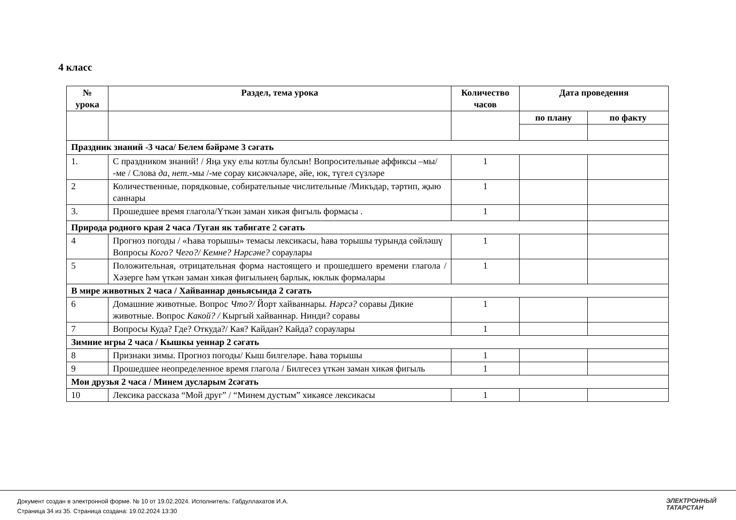4 класс
| № урока | Раздел, тема урока | Количество часов | Дата проведения | |
| --- | --- | --- | --- | --- |
| | | | по плану | по факту |
| Праздник знаний -3 часа/ Белем бәйрәме 3 сәгать | | | | |
| 1. | С праздником знаний! / Яңа уку елы котлы булсын! Вопросительные аффиксы –мы/ -ме / Слова да, нет. -мы /-ме сорау кисәкчәләре, әйе, юк, түгел сүзләре | 1 | | |
| 2 | Количественные, порядковые, собирательные числительные /Микъдар, тәртип, җыю саннары | 1 | | |
| 3. | Прошедшее время глагола/Үткән заман хикәя фигыль формасы . | 1 | | |
| Природа родного края 2 часа /Туган як табигате 2 сәгать | | | | |
| 4 | Прогноз погоды / «Һава торышы» темасы лексикасы, һава торышы турында сөйләшү Вопросы Кого? Чего?/ Кемне? Нәрсәне? сораулары | 1 | | |
| 5 | Положительная, отрицательная форма настоящего и прошедшего времени глагола / Хәзерге һәм үткән заман хикәя фигыльнең барлык, юклык формалары | 1 | | |
| В мире животных 2 часа / Хайваннар дөньясында 2 сәгать | | | | |
| 6 | Домашние животные. Вопрос Что?/ Йорт хайваннары. Нәрсә? соравы Дикие животные. Вопрос Какой? / Кыргый хайваннар. Нинди? соравы | 1 | | |
| 7 | Вопросы Куда? Где? Откуда?/ Кая? Кайдан? Кайда? сораулары | 1 | | |
| Зимние игры 2 часа / Кышкы уеннар 2 сәгать | | | | |
| 8 | Признаки зимы. Прогноз погоды/ Кыш билгеләре. Һава торышы | 1 | | |
| 9 | Прошедшее неопределенное время глагола / Билгесез үткән заман хикәя фигыль | 1 | | |
| Мои друзья 2 часа / Минем дусларым 2сәгать | | | | |
| 10 | Лексика рассказа “Мой друг” / “Минем дустым” хикәясе лексикасы | 1 | | |
Документ создан в электронной форме. № 10 от 19.02.2024. Исполнитель: Габдуллахатов И.А.
Страница 34 из 35. Страница создана: 19.02.2024 13:30
ЭЛЕКТРОННЫЙ
ТАТАРСТАН